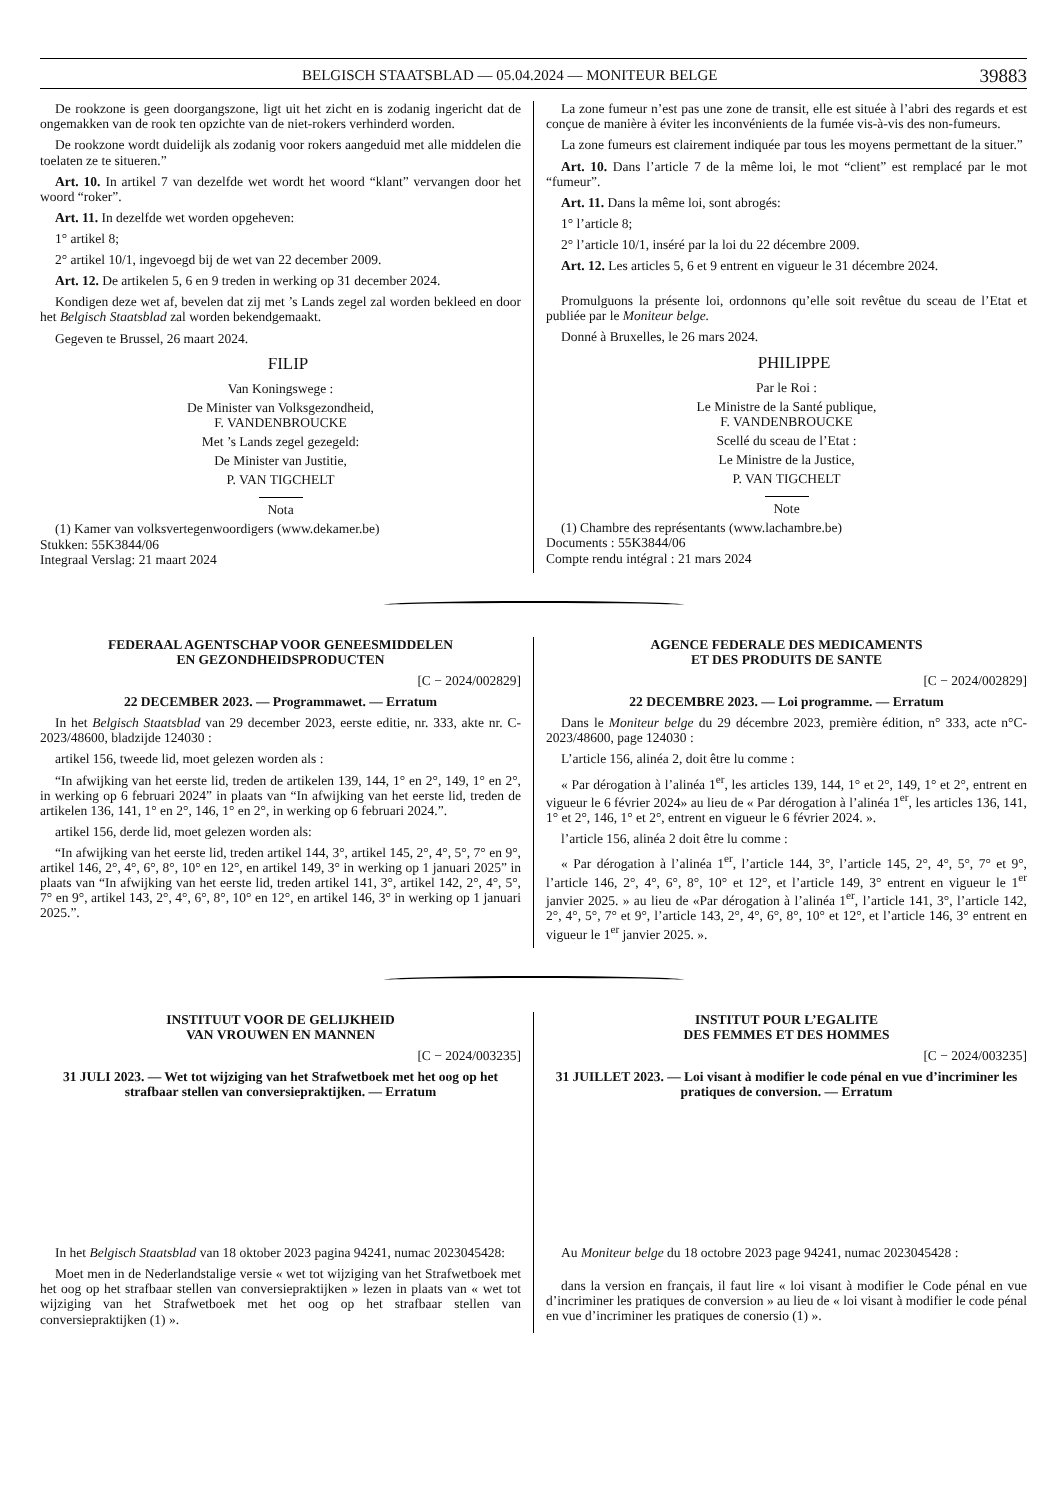BELGISCH STAATSBLAD — 05.04.2024 — MONITEUR BELGE 39883
De rookzone is geen doorgangszone, ligt uit het zicht en is zodanig ingericht dat de ongemakken van de rook ten opzichte van de niet-rokers verhinderd worden.
De rookzone wordt duidelijk als zodanig voor rokers aangeduid met alle middelen die toelaten ze te situeren.”
Art. 10. In artikel 7 van dezelfde wet wordt het woord “klant” vervangen door het woord “roker”.
Art. 11. In dezelfde wet worden opgeheven:
1° artikel 8;
2° artikel 10/1, ingevoegd bij de wet van 22 december 2009.
Art. 12. De artikelen 5, 6 en 9 treden in werking op 31 december 2024.
Kondigen deze wet af, bevelen dat zij met ’s Lands zegel zal worden bekleed en door het Belgisch Staatsblad zal worden bekendgemaakt.
Gegeven te Brussel, 26 maart 2024.
FILIP
Van Koningswege :
De Minister van Volksgezondheid,
F. VANDENBROUCKE
Met ’s Lands zegel gezegeld:
De Minister van Justitie,
P. VAN TIGCHELT
Nota
(1) Kamer van volksvertegenwoordigers (www.dekamer.be)
Stukken: 55K3844/06
Integraal Verslag: 21 maart 2024
La zone fumeur n’est pas une zone de transit, elle est située à l’abri des regards et est conçue de manière à éviter les inconvénients de la fumée vis-à-vis des non-fumeurs.
La zone fumeurs est clairement indiquée par tous les moyens permettant de la situer.”
Art. 10. Dans l’article 7 de la même loi, le mot “client” est remplacé par le mot “fumeur”.
Art. 11. Dans la même loi, sont abrogés:
1° l’article 8;
2° l’article 10/1, inséré par la loi du 22 décembre 2009.
Art. 12. Les articles 5, 6 et 9 entrent en vigueur le 31 décembre 2024.
Promulguons la présente loi, ordonnons qu’elle soit revêtue du sceau de l’Etat et publiée par le Moniteur belge.
Donné à Bruxelles, le 26 mars 2024.
PHILIPPE
Par le Roi :
Le Ministre de la Santé publique,
F. VANDENBROUCKE
Scellé du sceau de l’Etat :
Le Ministre de la Justice,
P. VAN TIGCHELT
Note
(1) Chambre des représentants (www.lachambre.be)
Documents : 55K3844/06
Compte rendu intégral : 21 mars 2024
FEDERAAL AGENTSCHAP VOOR GENEESMIDDELEN
EN GEZONDHEIDSPRODUCTEN
[C − 2024/002829]
22 DECEMBER 2023. — Programmawet. — Erratum
In het Belgisch Staatsblad van 29 december 2023, eerste editie, nr. 333, akte nr. C-2023/48600, bladzijde 124030 :
artikel 156, tweede lid, moet gelezen worden als :
“In afwijking van het eerste lid, treden de artikelen 139, 144, 1° en 2°, 149, 1° en 2°, in werking op 6 februari 2024” in plaats van “In afwijking van het eerste lid, treden de artikelen 136, 141, 1° en 2°, 146, 1° en 2°, in werking op 6 februari 2024.”.
artikel 156, derde lid, moet gelezen worden als:
“In afwijking van het eerste lid, treden artikel 144, 3°, artikel 145, 2°, 4°, 5°, 7° en 9°, artikel 146, 2°, 4°, 6°, 8°, 10° en 12°, en artikel 149, 3° in werking op 1 januari 2025” in plaats van “In afwijking van het eerste lid, treden artikel 141, 3°, artikel 142, 2°, 4°, 5°, 7° en 9°, artikel 143, 2°, 4°, 6°, 8°, 10° en 12°, en artikel 146, 3° in werking op 1 januari 2025.”.
AGENCE FEDERALE DES MEDICAMENTS
ET DES PRODUITS DE SANTE
[C − 2024/002829]
22 DECEMBRE 2023. — Loi programme. — Erratum
Dans le Moniteur belge du 29 décembre 2023, première édition, n° 333, acte n°C-2023/48600, page 124030 :
L’article 156, alinéa 2, doit être lu comme :
« Par dérogation à l’alinéa 1<sup>er</sup>, les articles 139, 144, 1° et 2°, 149, 1° et 2°, entrent en vigueur le 6 février 2024» au lieu de « Par dérogation à l’alinéa 1<sup>er</sup>, les articles 136, 141, 1° et 2°, 146, 1° et 2°, entrent en vigueur le 6 février 2024. ».
l’article 156, alinéa 2 doit être lu comme :
« Par dérogation à l’alinéa 1<sup>er</sup>, l’article 144, 3°, l’article 145, 2°, 4°, 5°, 7° et 9°, l’article 146, 2°, 4°, 6°, 8°, 10° et 12°, et l’article 149, 3° entrent en vigueur le 1<sup>er</sup> janvier 2025. » au lieu de «Par dérogation à l’alinéa 1<sup>er</sup>, l’article 141, 3°, l’article 142, 2°, 4°, 5°, 7° et 9°, l’article 143, 2°, 4°, 6°, 8°, 10° et 12°, et l’article 146, 3° entrent en vigueur le 1<sup>er</sup> janvier 2025. ».
INSTITUUT VOOR DE GELIJKHEID
VAN VROUWEN EN MANNEN
[C − 2024/003235]
31 JULI 2023. — Wet tot wijziging van het Strafwetboek met het oog op het strafbaar stellen van conversiepraktijken. — Erratum
In het Belgisch Staatsblad van 18 oktober 2023 pagina 94241, numac 2023045428:
Moet men in de Nederlandstalige versie « wet tot wijziging van het Strafwetboek met het oog op het strafbaar stellen van conversiepraktijken » lezen in plaats van « wet tot wijziging van het Strafwetboek met het oog op het strafbaar stellen van conversiepraktijken (1) ».
INSTITUT POUR L’EGALITE
DES FEMMES ET DES HOMMES
[C − 2024/003235]
31 JUILLET 2023. — Loi visant à modifier le code pénal en vue d’incriminer les pratiques de conversion. — Erratum
Au Moniteur belge du 18 octobre 2023 page 94241, numac 2023045428 :
dans la version en français, il faut lire « loi visant à modifier le Code pénal en vue d’incriminer les pratiques de conversion » au lieu de « loi visant à modifier le code pénal en vue d’incriminer les pratiques de conersio (1) ».